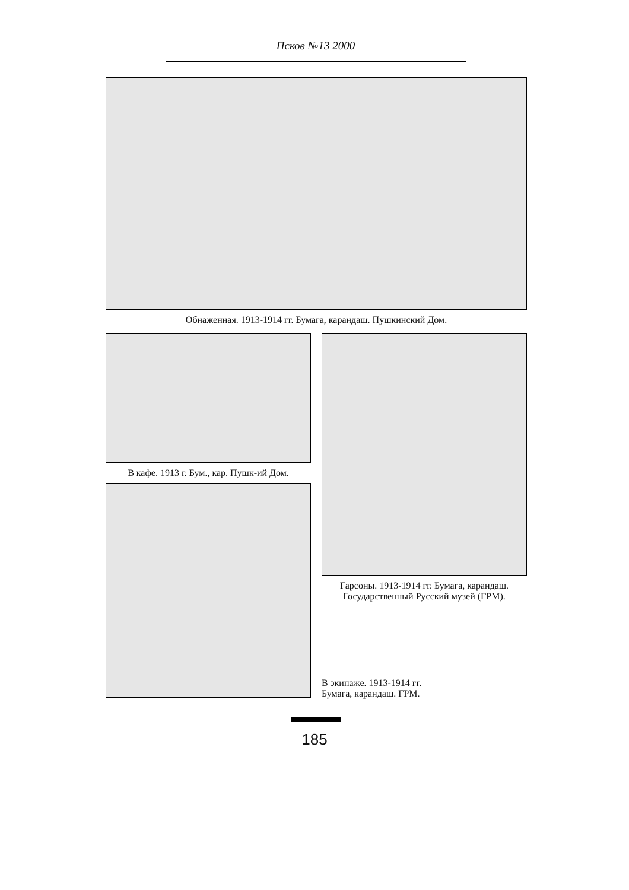Псков №13 2000
Обнаженная. 1913-1914 гг. Бумага, карандаш. Пушкинский Дом.
В кафе. 1913 г. Бум., кар. Пушк-ий Дом.
Гарсоны. 1913-1914 гг. Бумага, карандаш.
Государственный Русский музей (ГРМ).
В экипаже. 1913-1914 гг.
Бумага, карандаш. ГРМ.
185